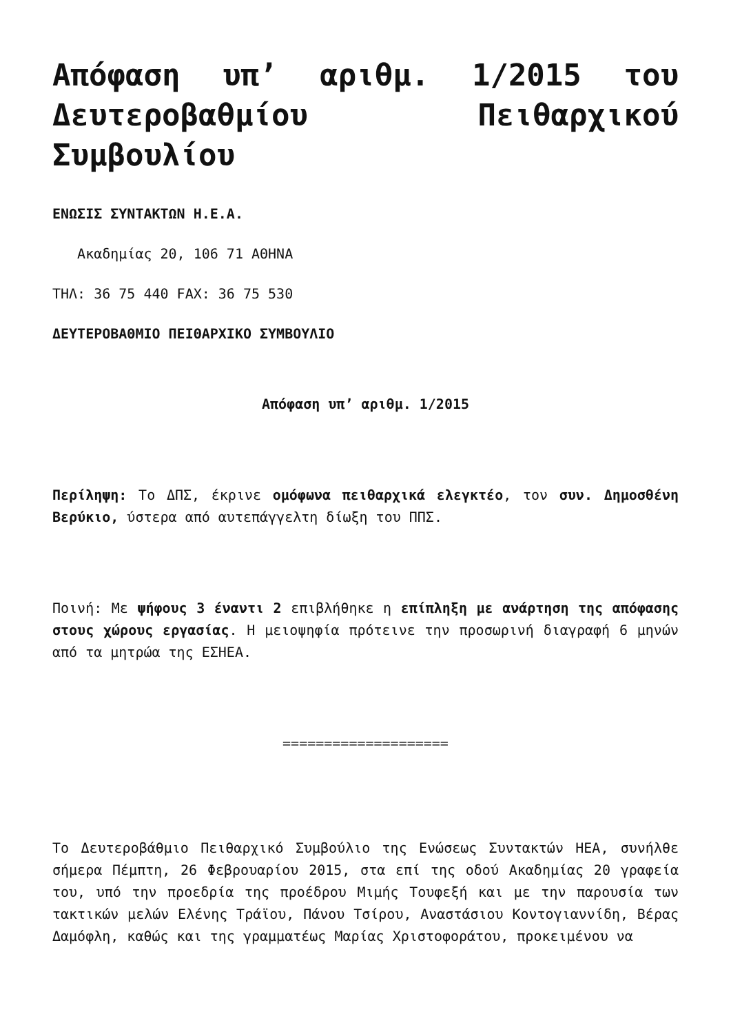Απόφαση υπ’ αριθμ. 1/2015 του Δευτεροβαθμίου Πειθαρχικού Συμβουλίου
ΕΝΩΣΙΣ ΣΥΝΤΑΚΤΩΝ Η.Ε.Α.
Ακαδημίας 20, 106 71 ΑΘΗΝΑ
ΤΗΛ: 36 75 440 FAX: 36 75 530
ΔΕΥΤΕΡΟΒΑΘΜΙΟ ΠΕΙΘΑΡΧΙΚΟ ΣΥΜΒΟΥΛΙΟ
Απόφαση υπ’ αριθμ. 1/2015
Περίληψη: Το ΔΠΣ, έκρινε ομόφωνα πειθαρχικά ελεγκτέο, τον συν. Δημοσθένη Βερύκιο, ύστερα από αυτεπάγγελτη δίωξη του ΠΠΣ.
Ποινή: Με ψήφους 3 έναντι 2 επιβλήθηκε η επίπληξη με ανάρτηση της απόφασης στους χώρους εργασίας. Η μειοψηφία πρότεινε την προσωρινή διαγραφή 6 μηνών από τα μητρώα της ΕΣΗΕΑ.
====================
Το Δευτεροβάθμιο Πειθαρχικό Συμβούλιο της Ενώσεως Συντακτών ΗΕΑ, συνήλθε σήμερα Πέμπτη, 26 Φεβρουαρίου 2015, στα επί της οδού Ακαδημίας 20 γραφεία του, υπό την προεδρία της προέδρου Μιμής Τουφεξή και με την παρουσία των τακτικών μελών Ελένης Τράϊου, Πάνου Τσίρου, Αναστάσιου Κοντογιαννίδη, Βέρας Δαμόφλη, καθώς και της γραμματέως Μαρίας Χριστοφοράτου, προκειμένου να